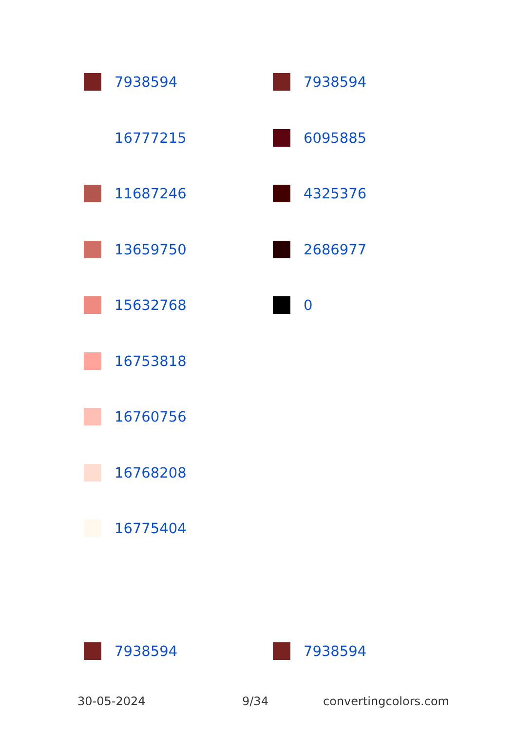7938594
16777215
11687246
13659750
15632768
16753818
16760756
16768208
16775404
7938594
6095885
4325376
2686977
0
7938594 7938594
30-05-2024 9/34 convertingcolors.com